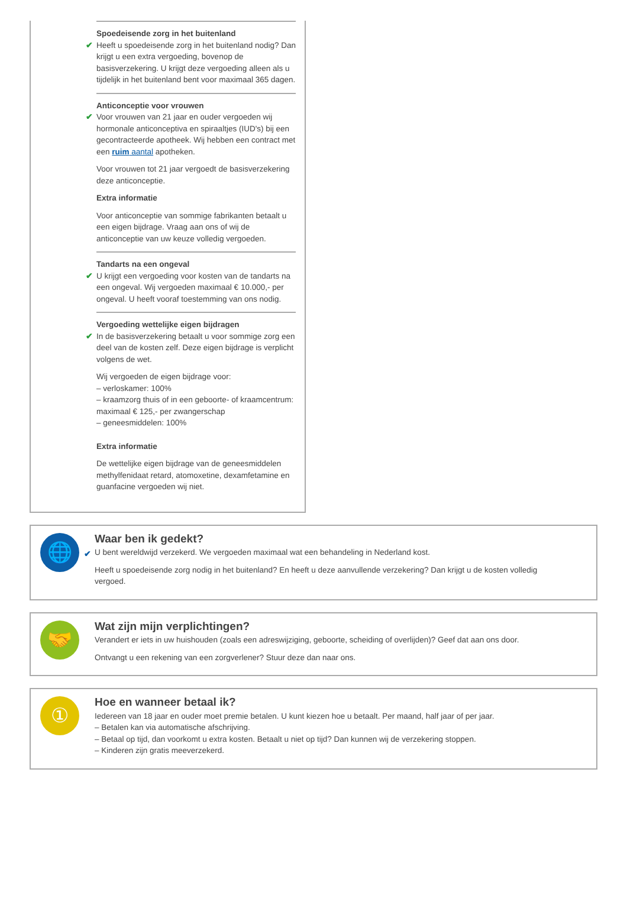Spoedeisende zorg in het buitenland
✔
Heeft u spoedeisende zorg in het buitenland nodig? Dan krijgt u een extra vergoeding, bovenop de basisverzekering. U krijgt deze vergoeding alleen als u tijdelijk in het buitenland bent voor maximaal 365 dagen.
Anticonceptie voor vrouwen
✔
Voor vrouwen van 21 jaar en ouder vergoeden wij hormonale anticonceptiva en spiraaltjes (IUD's) bij een gecontracteerde apotheek. Wij hebben een contract met een ruim aantal apotheken.
Voor vrouwen tot 21 jaar vergoedt de basisverzekering deze anticonceptie.
Extra informatie
Voor anticonceptie van sommige fabrikanten betaalt u een eigen bijdrage. Vraag aan ons of wij de anticonceptie van uw keuze volledig vergoeden.
Tandarts na een ongeval
✔
U krijgt een vergoeding voor kosten van de tandarts na een ongeval. Wij vergoeden maximaal € 10.000,- per ongeval. U heeft vooraf toestemming van ons nodig.
Vergoeding wettelijke eigen bijdragen
✔
In de basisverzekering betaalt u voor sommige zorg een deel van de kosten zelf. Deze eigen bijdrage is verplicht volgens de wet.
Wij vergoeden de eigen bijdrage voor:
– verloskamer: 100%
– kraamzorg thuis of in een geboorte- of kraamcentrum: maximaal € 125,- per zwangerschap
– geneesmiddelen: 100%
Extra informatie
De wettelijke eigen bijdrage van de geneesmiddelen methylfenidaat retard, atomoxetine, dexamfetamine en guanfacine vergoeden wij niet.
🌐
Waar ben ik gedekt?
✔
U bent wereldwijd verzekerd. We vergoeden maximaal wat een behandeling in Nederland kost.
Heeft u spoedeisende zorg nodig in het buitenland? En heeft u deze aanvullende verzekering? Dan krijgt u de kosten volledig vergoed.
🤝
Wat zijn mijn verplichtingen?
Verandert er iets in uw huishouden (zoals een adreswijziging, geboorte, scheiding of overlijden)? Geef dat aan ons door.
Ontvangt u een rekening van een zorgverlener? Stuur deze dan naar ons.
①
Hoe en wanneer betaal ik?
Iedereen van 18 jaar en ouder moet premie betalen. U kunt kiezen hoe u betaalt. Per maand, half jaar of per jaar.
– Betalen kan via automatische afschrijving.
– Betaal op tijd, dan voorkomt u extra kosten. Betaalt u niet op tijd? Dan kunnen wij de verzekering stoppen.
– Kinderen zijn gratis meeverzekerd.